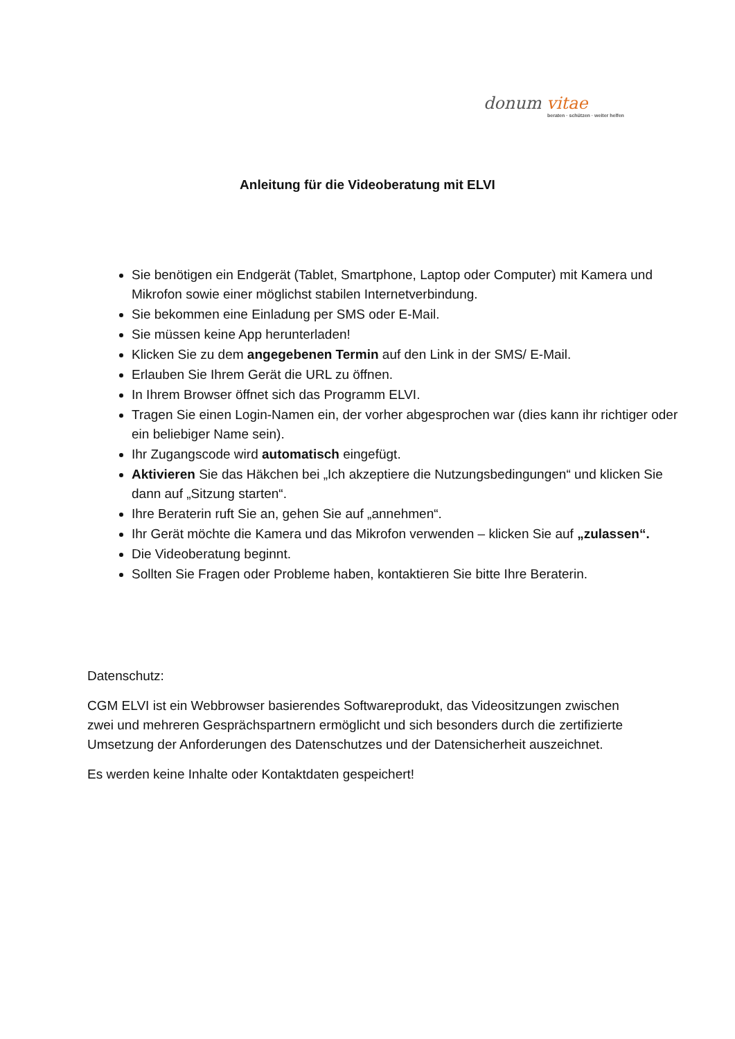donum vitae
beraten · schützen · weiter helfen
Anleitung für die Videoberatung mit ELVI
Sie benötigen ein Endgerät (Tablet, Smartphone, Laptop oder Computer) mit Kamera und Mikrofon sowie einer möglichst stabilen Internetverbindung.
Sie bekommen eine Einladung per SMS oder E-Mail.
Sie müssen keine App herunterladen!
Klicken Sie zu dem angegebenen Termin auf den Link in der SMS/ E-Mail.
Erlauben Sie Ihrem Gerät die URL zu öffnen.
In Ihrem Browser öffnet sich das Programm ELVI.
Tragen Sie einen Login-Namen ein, der vorher abgesprochen war (dies kann ihr richtiger oder ein beliebiger Name sein).
Ihr Zugangscode wird automatisch eingefügt.
Aktivieren Sie das Häkchen bei „Ich akzeptiere die Nutzungsbedingungen“ und klicken Sie dann auf „Sitzung starten“.
Ihre Beraterin ruft Sie an, gehen Sie auf „annehmen“.
Ihr Gerät möchte die Kamera und das Mikrofon verwenden – klicken Sie auf „zulassen“.
Die Videoberatung beginnt.
Sollten Sie Fragen oder Probleme haben, kontaktieren Sie bitte Ihre Beraterin.
Datenschutz:
CGM ELVI ist ein Webbrowser basierendes Softwareprodukt, das Videositzungen zwischen zwei und mehreren Gesprächspartnern ermöglicht und sich besonders durch die zertifizierte Umsetzung der Anforderungen des Datenschutzes und der Datensicherheit auszeichnet.
Es werden keine Inhalte oder Kontaktdaten gespeichert!